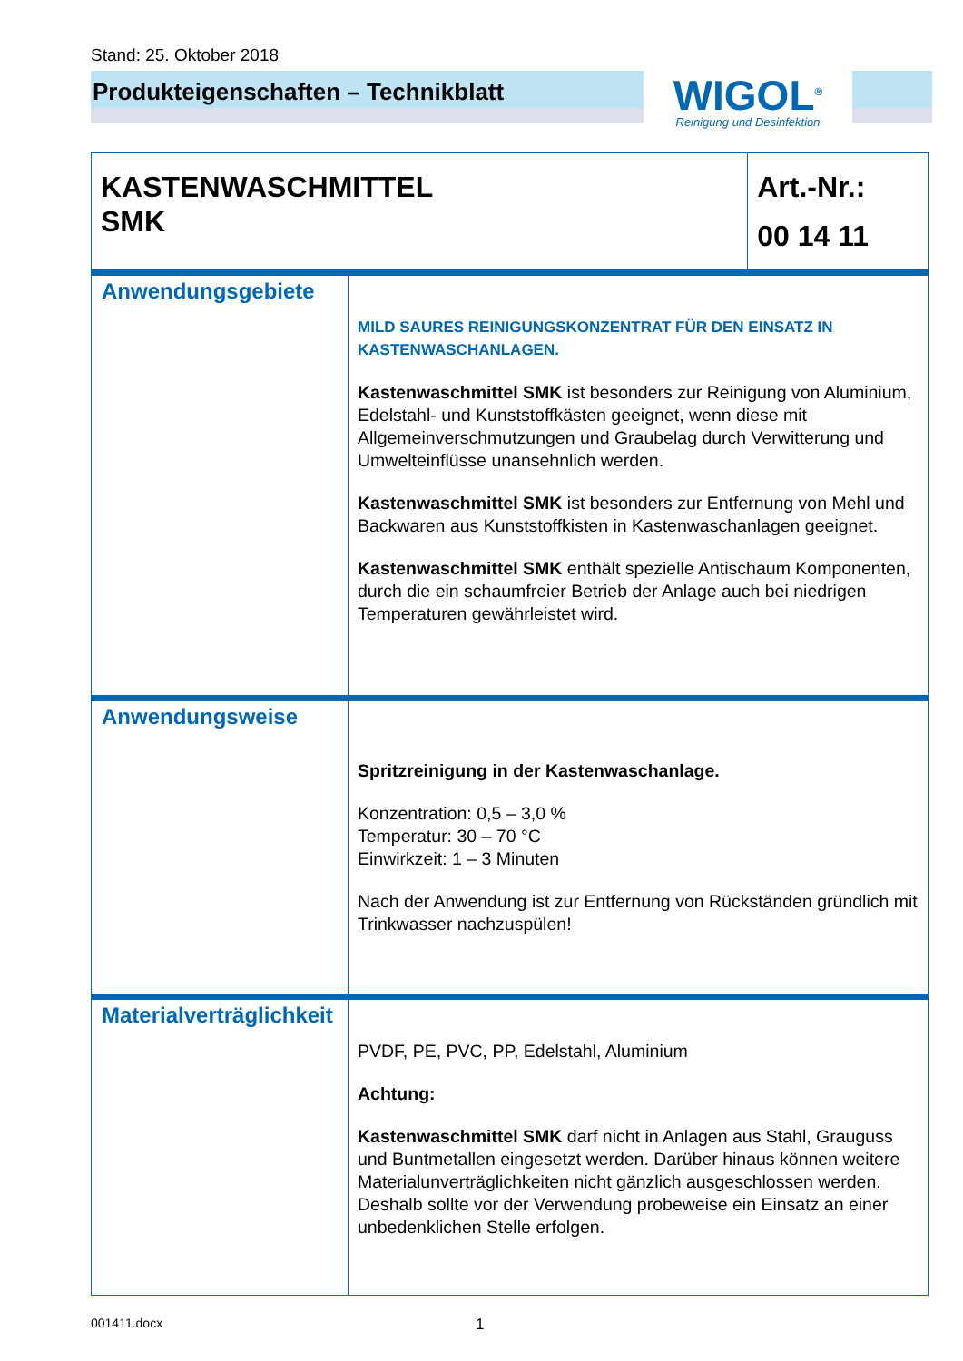Stand: 25. Oktober 2018
Produkteigenschaften – Technikblatt
WIGOL<sup>®</sup>
Reinigung und Desinfektion
| KASTENWASCHMITTEL SMK | | Art.-Nr.: 00 14 11 |
| Anwendungsgebiete | MILD SAURES REINIGUNGSKONZENTRAT FÜR DEN EINSATZ IN KASTENWASCHANLAGEN. Kastenwaschmittel SMK ist besonders zur Reinigung von Aluminium, Edelstahl- und Kunststoffkästen geeignet, wenn diese mit Allgemeinverschmutzungen und Graubelag durch Verwitterung und Umwelteinflüsse unansehnlich werden. Kastenwaschmittel SMK ist besonders zur Entfernung von Mehl und Backwaren aus Kunststoffkisten in Kastenwaschanlagen geeignet. Kastenwaschmittel SMK enthält spezielle Antischaum Komponenten, durch die ein schaumfreier Betrieb der Anlage auch bei niedrigen Temperaturen gewährleistet wird. | |
| Anwendungsweise | Spritzreinigung in der Kastenwaschanlage. Konzentration: 0,5 – 3,0 % Temperatur: 30 – 70 °C Einwirkzeit: 1 – 3 Minuten Nach der Anwendung ist zur Entfernung von Rückständen gründlich mit Trinkwasser nachzuspülen! | |
| Materialverträglichkeit | PVDF, PE, PVC, PP, Edelstahl, Aluminium Achtung: Kastenwaschmittel SMK darf nicht in Anlagen aus Stahl, Grauguss und Buntmetallen eingesetzt werden. Darüber hinaus können weitere Materialunverträglichkeiten nicht gänzlich ausgeschlossen werden. Deshalb sollte vor der Verwendung probeweise ein Einsatz an einer unbedenklichen Stelle erfolgen. | |
001411.docx 1